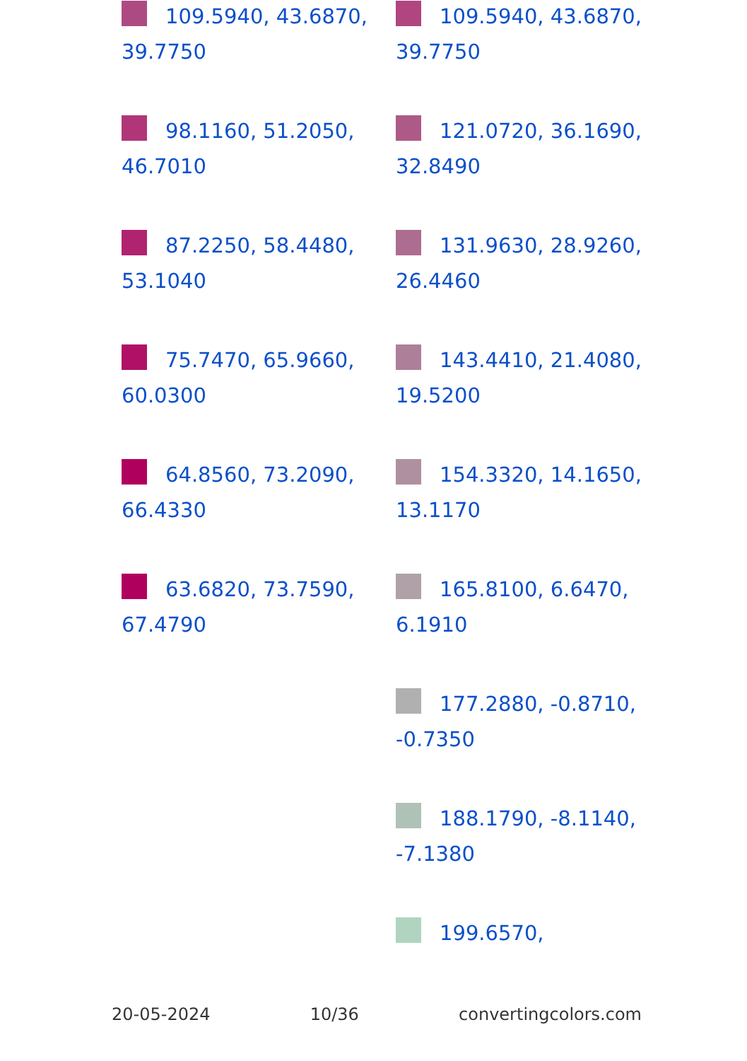109.5940, 43.6870, 39.7750
98.1160, 51.2050, 46.7010
87.2250, 58.4480, 53.1040
75.7470, 65.9660, 60.0300
64.8560, 73.2090, 66.4330
63.6820, 73.7590, 67.4790
109.5940, 43.6870, 39.7750
121.0720, 36.1690, 32.8490
131.9630, 28.9260, 26.4460
143.4410, 21.4080, 19.5200
154.3320, 14.1650, 13.1170
165.8100, 6.6470, 6.1910
177.2880, -0.8710, -0.7350
188.1790, -8.1140, -7.1380
199.6570,
20-05-2024 10/36 convertingcolors.com